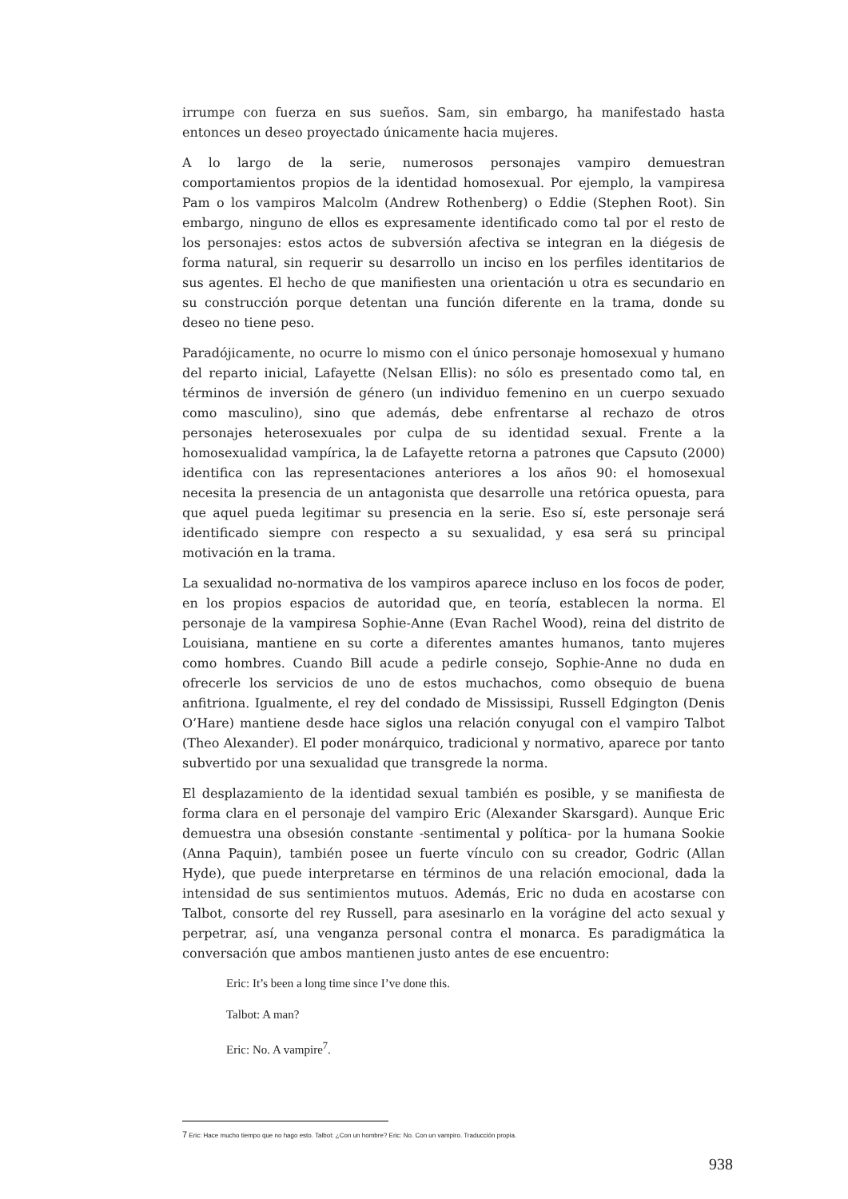irrumpe con fuerza en sus sueños. Sam, sin embargo, ha manifestado hasta entonces un deseo proyectado únicamente hacia mujeres.
A lo largo de la serie, numerosos personajes vampiro demuestran comportamientos propios de la identidad homosexual. Por ejemplo, la vampiresa Pam o los vampiros Malcolm (Andrew Rothenberg) o Eddie (Stephen Root). Sin embargo, ninguno de ellos es expresamente identificado como tal por el resto de los personajes: estos actos de subversión afectiva se integran en la diégesis de forma natural, sin requerir su desarrollo un inciso en los perfiles identitarios de sus agentes. El hecho de que manifiesten una orientación u otra es secundario en su construcción porque detentan una función diferente en la trama, donde su deseo no tiene peso.
Paradójicamente, no ocurre lo mismo con el único personaje homosexual y humano del reparto inicial, Lafayette (Nelsan Ellis): no sólo es presentado como tal, en términos de inversión de género (un individuo femenino en un cuerpo sexuado como masculino), sino que además, debe enfrentarse al rechazo de otros personajes heterosexuales por culpa de su identidad sexual. Frente a la homosexualidad vampírica, la de Lafayette retorna a patrones que Capsuto (2000) identifica con las representaciones anteriores a los años 90: el homosexual necesita la presencia de un antagonista que desarrolle una retórica opuesta, para que aquel pueda legitimar su presencia en la serie. Eso sí, este personaje será identificado siempre con respecto a su sexualidad, y esa será su principal motivación en la trama.
La sexualidad no-normativa de los vampiros aparece incluso en los focos de poder, en los propios espacios de autoridad que, en teoría, establecen la norma. El personaje de la vampiresa Sophie-Anne (Evan Rachel Wood), reina del distrito de Louisiana, mantiene en su corte a diferentes amantes humanos, tanto mujeres como hombres. Cuando Bill acude a pedirle consejo, Sophie-Anne no duda en ofrecerle los servicios de uno de estos muchachos, como obsequio de buena anfitriona. Igualmente, el rey del condado de Mississipi, Russell Edgington (Denis O’Hare) mantiene desde hace siglos una relación conyugal con el vampiro Talbot (Theo Alexander). El poder monárquico, tradicional y normativo, aparece por tanto subvertido por una sexualidad que transgrede la norma.
El desplazamiento de la identidad sexual también es posible, y se manifiesta de forma clara en el personaje del vampiro Eric (Alexander Skarsgard). Aunque Eric demuestra una obsesión constante -sentimental y política- por la humana Sookie (Anna Paquin), también posee un fuerte vínculo con su creador, Godric (Allan Hyde), que puede interpretarse en términos de una relación emocional, dada la intensidad de sus sentimientos mutuos. Además, Eric no duda en acostarse con Talbot, consorte del rey Russell, para asesinarlo en la vorágine del acto sexual y perpetrar, así, una venganza personal contra el monarca. Es paradigmática la conversación que ambos mantienen justo antes de ese encuentro:
Eric: It’s been a long time since I’ve done this.
Talbot: A man?
Eric: No. A vampire<sup>7</sup>.
7 Eric: Hace mucho tiempo que no hago esto. Talbot: ¿Con un hombre? Eric: No. Con un vampiro. Traducción propia.
938